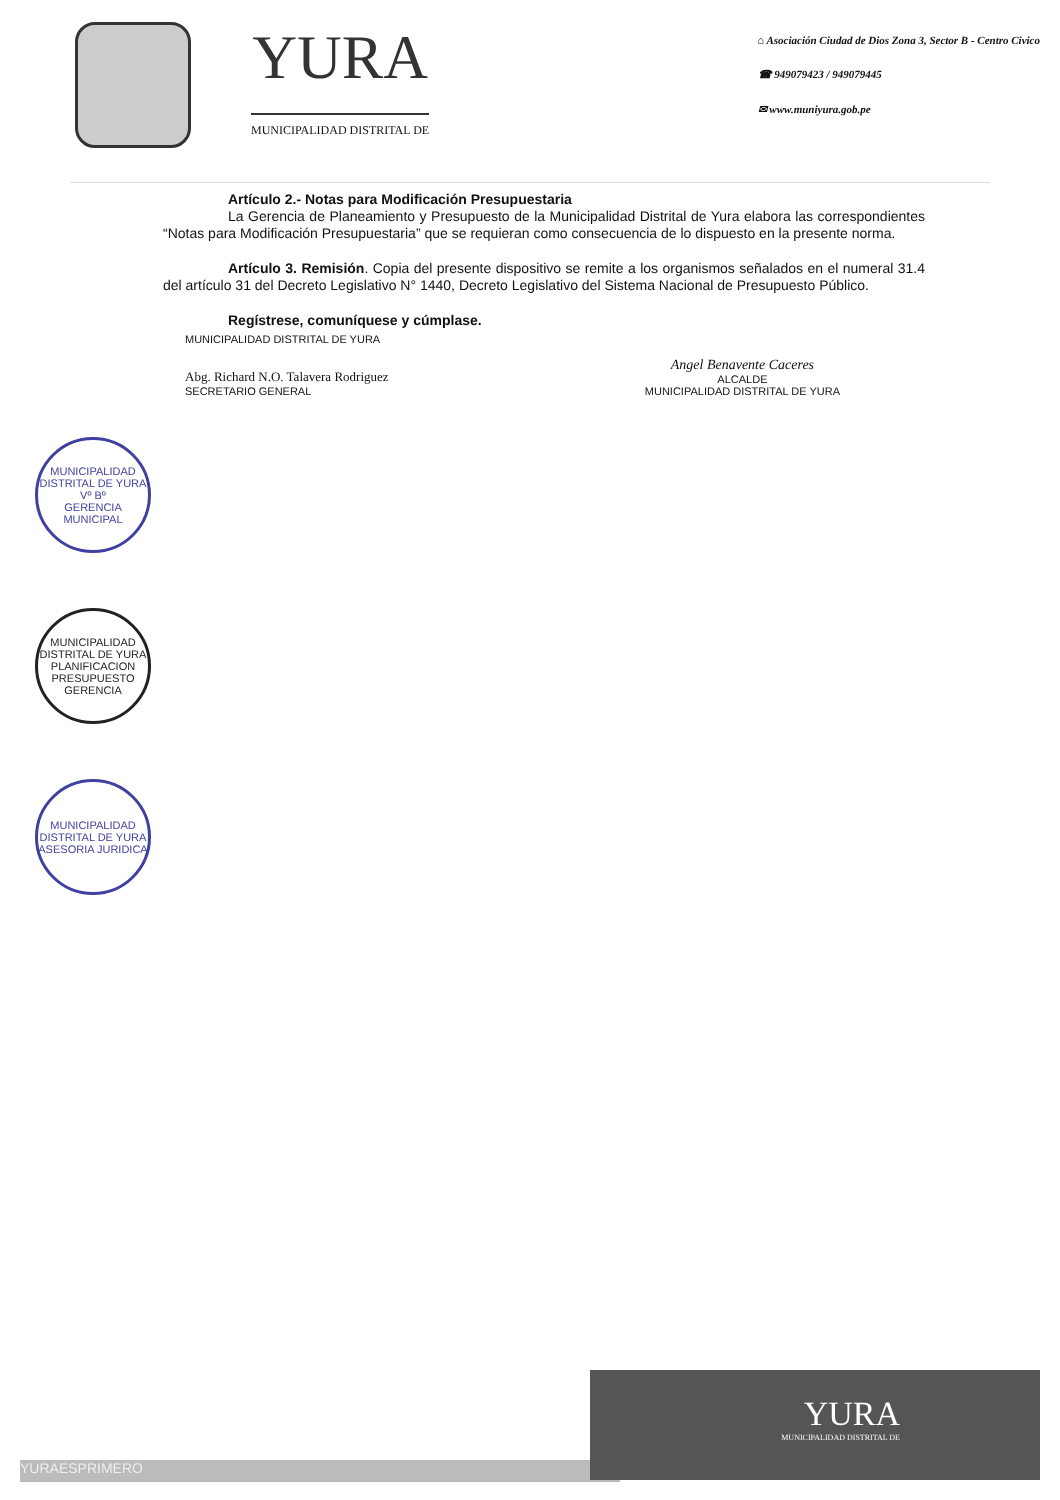YURA
MUNICIPALIDAD DISTRITAL DE
⌂ Asociación Ciudad de Dios Zona 3, Sector B - Centro Civico
☎ 949079423 / 949079445
✉ www.muniyura.gob.pe
Artículo 2.- Notas para Modificación Presupuestaria
La Gerencia de Planeamiento y Presupuesto de la Municipalidad Distrital de Yura elabora las correspondientes “Notas para Modificación Presupuestaria” que se requieran como consecuencia de lo dispuesto en la presente norma.
Artículo 3. Remisión. Copia del presente dispositivo se remite a los organismos señalados en el numeral 31.4 del artículo 31 del Decreto Legislativo N° 1440, Decreto Legislativo del Sistema Nacional de Presupuesto Público.
Regístrese, comuníquese y cúmplase.
MUNICIPALIDAD DISTRITAL DE YURA
Abg. Richard N.O. Talavera Rodriguez
SECRETARIO GENERAL
Angel Benavente Caceres
ALCALDE
MUNICIPALIDAD DISTRITAL DE YURA
MUNICIPALIDAD DISTRITAL DE YURA
Vº Bº
GERENCIA MUNICIPAL
MUNICIPALIDAD DISTRITAL DE YURA
PLANIFICACION PRESUPUESTO
GERENCIA
MUNICIPALIDAD DISTRITAL DE YURA
ASESORIA JURIDICA
YURAESPRIMERO
YURA
MUNICIPALIDAD DISTRITAL DE